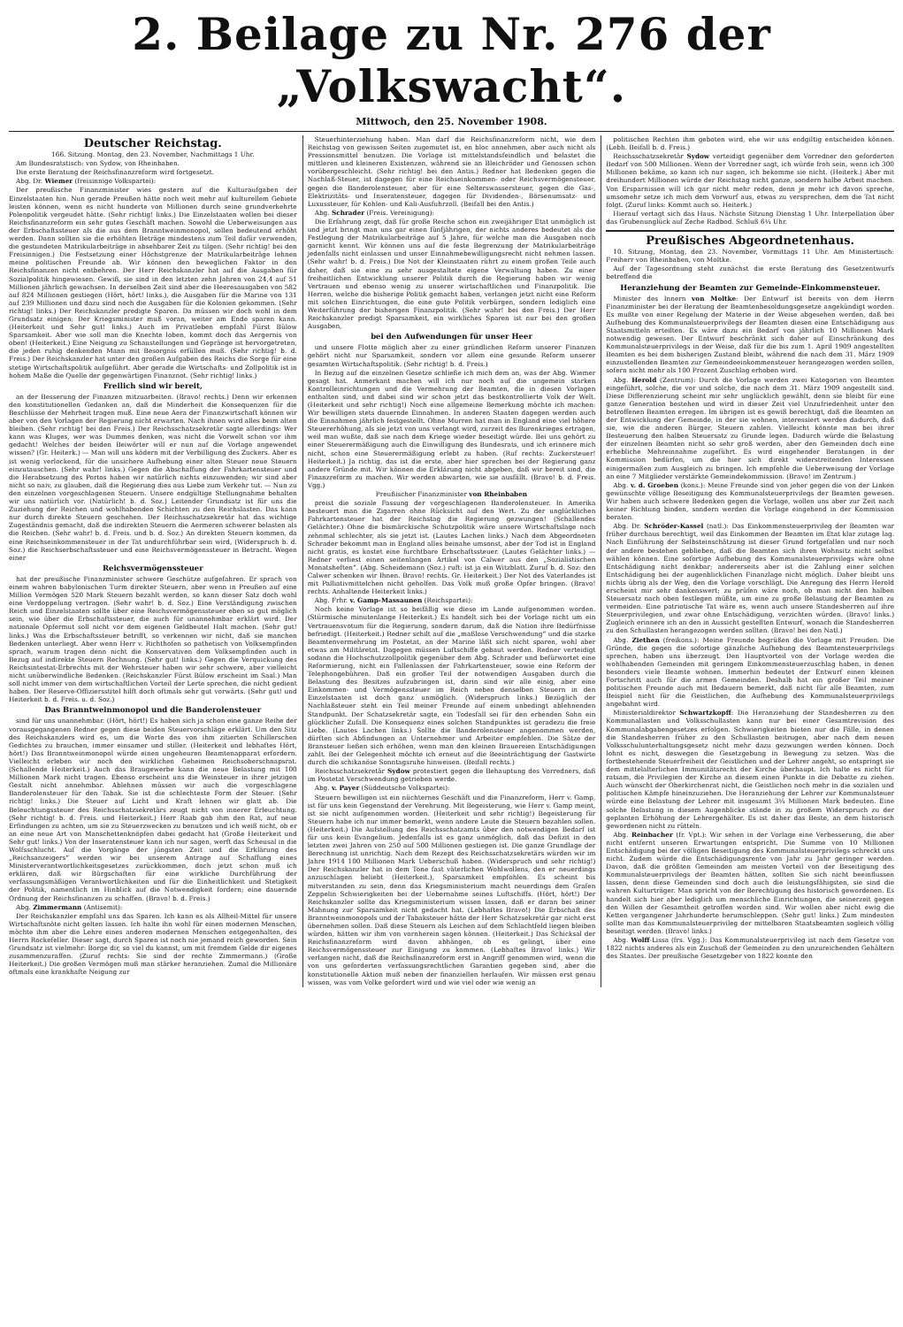2. Beilage zu Nr. 276 der „Volkswacht“.
Mittwoch, den 25. November 1908.
Deutscher Reichstag.
166. Sitzung. Montag, den 23. November, Nachmittags 1 Uhr.
Am Bundesratstisch: von Sydow, von Rheinbaben.
Die erste Beratung der Reichsfinanzreform wird fortgesetzt.
Abg. Dr. Wiemer (freisinnige Volkspartei):
Der preußische Finanzminister wies gestern auf die Kulturaufgaben der Einzelstaaten hin. Nun gerade Preußen hätte noch weit mehr auf kulturellem Gebiete leisten können, wenn es nicht hunderte von Millionen durch seine grundverkehrte Polenpolitik vergeudet hätte. (Sehr richtig! links.) Die Einzelstaaten wollen bei dieser Reichsfinanzreform ein sehr gutes Geschäft machen. Sowohl die Ueberweisungen aus der Erbschaftssteuer als die aus dem Branntweinmonopol, sollen bedeutend erhöht werden. Dann sollten sie die erhöhten Beträge mindestens zum Teil dafür verwenden, die gestundeten Matrikularbeiträge in absehbarer Zeit zu tilgen. (Sehr richtig! bei den Freisinnigen.) Die Festsetzung einer Höchstgrenze der Matrikularbeiträge lehnen meine politischen Freunde ab. Wir können den beweglichen Faktor in den Reichsfinanzen nicht entbehren. Der Herr Reichskanzler hat auf die Ausgaben für Sozialpolitik hingewiesen. Gewiß, sie sind in den letzten zehn Jahren von 24,4 auf 51 Millionen jährlich gewachsen. In derselben Zeit sind aber die Heeresausgaben von 582 auf 824 Millionen gestiegen (Hört, hört! links.), die Ausgaben für die Marine von 131 auf 239 Millionen und dazu sind noch die Ausgaben für die Kolonien gekommen. (Sehr richtig! links.) Der Reichskanzler predigte Sparen. Da müssen wir doch wohl in dem Grundsatz einigen: Der Kriegsminister muß voran, weiter am Ende sparen kann. (Heiterkeit und Sehr gut! links.) Auch im Privatleben empfahl Fürst Bülow Sparsamkeit. Aber wie soll man die Knechte loben, kommt doch das Aergernis von oben! (Heiterkeit.) Eine Neigung zu Schaustellungen und Gepränge ist hervorgetreten, die jeden ruhig denkenden Mann mit Besorgnis erfüllen muß. (Sehr richtig! b. d. Freis.) Der Reichskanzler hat unter den großen Aufgaben des Reichs die Sorge für eine stetige Wirtschaftspolitik aufgeführt. Aber gerade die Wirtschafts- und Zollpolitik ist in hohem Maße die Quelle der gegenwärtigen Finanznot. (Sehr richtig! links.)
Freilich sind wir bereit,
an der Besserung der Finanzen mitzuarbeiten. (Bravo! rechts.) Denn wir erkennen den konstitutionellen Gedanken an, daß die Minderheit die Konsequenzen für die Beschlüsse der Mehrheit tragen muß. Eine neue Aera der Finanzwirtschaft können wir aber von den Vorlagen der Regierung nicht erwarten. Nach ihnen wird alles beim alten bleiben. (Sehr richtig! bei den Freis.) Der Reichsschatzsekretär sagte allerdings: Wer kann was Kluges, wer was Dummes denken, was nicht die Vorwelt schon vor ihm gedacht! Welches der beiden Beiwörter will er nun auf die Vorlage angewendet wissen? (Gr. Heiterk.) — Man will uns ködern mit der Verbilligung des Zuckers. Aber es ist wenig verlockend, für die unsichere Aufhebung einer alten Steuer neue Steuern einzutauschen. (Sehr wahr! links.) Gegen die Abschaffung der Fahrkartensteuer und die Herabsetzung des Portos haben wir natürlich nichts einzuwenden; wir sind aber nicht so naiv, zu glauben, daß die Regierung dies aus Liebe zum Verkehr tut. — Nun zu den einzelnen vorgeschlagenen Steuern. Unsere endgültige Stellungnahme behalten wir uns natürlich vor. (Natürlich! b. d. Soz.) Leitender Grundsatz ist für uns die Zuziehung der Reichen und wohlhabenden Schichten zu den Reichslasten. Das kann nur durch direkte Steuern geschehen. Der Reichsschatzsekretär hat das wichtige Zugeständnis gemacht, daß die indirekten Steuern die Aermeren schwerer belasten als die Reichen. (Sehr wahr! b. d. Freis. und b. d. Soz.) An direkten Steuern kommen, da eine Reichseinkommensteuer in der Tat undurchführbar sein wird, (Widerspruch b. d. Soz.) die Reichserbschaftssteuer und eine Reichsvermögenssteuer in Betracht. Wegen einer
Reichsvermögenssteuer
hat der preußische Finanzminister schwere Geschütze aufgefahren. Er sprach von einem wahren babylonischen Turm direkter Steuern, aber wenn in Preußen auf eine Million Vermögen 520 Mark Steuern bezahlt werden, so kann dieser Satz doch wohl eine Verdoppelung vertragen. (Sehr wahr! b. d. Soz.) Eine Verständigung zwischen Reich und Einzelstaaten sollte über eine Reichsvermögenssteuer eben so gut möglich sein, wie über die Erbschaftssteuer, die auch für unannehmbar erklärt wird. Der nationale Opfermut soll nicht vor dem eigenen Geldbeutel Halt machen. (Sehr gut! links.) Was die Erbschaftssteuer betrifft, so verkennen wir nicht, daß sie manchen Bedenken unterliegt. Aber wenn Herr v. Richthofen so pathetisch von Volksempfinden sprach, warum tragen denn nicht die Konservativen dem Volksempfinden auch in Bezug auf indirekte Steuern Rechnung. (Sehr gut! links.) Gegen die Verquickung des Reichsintestat-Erbrechts mit der Wehrsteuer haben wir sehr schwere, aber vielleicht nicht unüberwindliche Bedenken. (Reichskanzler Fürst Bülow erscheint im Saal.) Man soll nicht immer von dem wirtschaftlichen Vorteil der Lerte sprechen, die nicht gedient haben. Der Reserve-Offiziersstitel hilft doch oftmals sehr gut vorwärts. (Sehr gut! und Heiterkeit b. d. Freis. u. d. Soz.)
Das Branntweinmonopol und die Banderolensteuer
sind für uns unannehmbar. (Hört, hört!) Es haben sich ja schon eine ganze Reihe der vorausgegangenen Redner gegen diese beiden Steuervorschläge erklärt. Um den Sitz des Reichskanzlers wird es, um die Worte des von ihm zitierten Schillerschen Gedichtes zu brauchen, immer einsamer und stiller. (Heiterkeit und lebhaftes Hört, hört!) Das Branntweinmonopol würde einen ungeheuren Beamtenapparat erfordern. Vielleicht erleben wir noch den wirklichen Geheimen Reichsoberschnapsrat. (Schallende Heiterkeit.) Auch das Braugewerbe kann die neue Belastung mit 100 Millionen Mark nicht tragen. Ebenso erscheint uns die Weinsteuer in ihrer jetzigen Gestalt nicht annehmbar. Ablehnen müssen wir auch die vorgeschlagene Banderolensteuer für den Tabak. Sie ist die schlechteste Form der Steuer. (Sehr richtig! links.) Die Steuer auf Licht und Kraft lehnen wir glatt ab. Die Beleuchtungssteuer des Reichsschatzsekretärs zeugt nicht von innerer Erleuchtung. (Sehr richtig! b. d. Freis. und Heiterkeit.) Herr Raab gab ihm den Rat, auf neue Erfindungen zu achten, um sie zu Steuerzwecken zu benutzen und ich weiß nicht, ob er an eine neue Art von Manschettenknöpfen dabei gedacht hat (Große Heiterkeit und Sehr gut! links.) Von der Inseratensteuer kann ich nur sagen, werft das Scheusal in die Wolfsschlucht. Auf die Vorgänge der jüngsten Zeit und die Erklärung des „Reichsanzeigers“ werden wir bei unserem Antrage auf Schaffung eines Ministerverantwortlichkeitsgesetzes zurückkommen, doch jetzt schon muß ich erklären, daß wir Bürgschaften für eine wirkliche Durchführung der verfassungsmäßigen Verantwortlichkeiten und für die Einheitlichkeit und Stetigkeit der Politik, namentlich im Hinblick auf die Notwendigkeit fordern; eine dauernde Ordnung der Reichsfinanzen zu schaffen. (Bravo! b. d. Freis.)
Abg. Zimmermann (Antisemit):
Der Reichskanzler empfahl uns das Sparen. Ich kann es als Allheil-Mittel für unsere Wirtschaftsnöte nicht gelten lassen. Ich halte ihn wohl für einen modernen Menschen, möchte ihm aber die Lehre eines anderen modernen Menschen entgegenhalten, des Herrn Rockefeller. Dieser sagt, durch Sparen ist noch nie jemand reich geworden. Sein Grundsatz ist vielmehr: Borge dir, so viel du kannst, um mit fremdem Gelde dir eigenes zusammenzuraffen. (Zuruf rechts: Sie sind der rechte Zimmermann.) (Große Heiterkeit.) Die großen Vermögen muß man stärker heranziehen. Zumal die Millionäre oftmals eine krankhafte Neigung zur
Steuerhinterziehung haben. Man darf die Reichsfinanzreform nicht, wie dem Reichstag von gewissen Seiten zugemutet ist, en bloc annehmen, aber auch nicht als Pressionsmittel benutzen. Die Vorlage ist mittelstandsfeindlich und belastet die mittleren und kleineren Existenzen, während sie an Bleichröder und Genossen schon vorübergeschleicht. (Sehr richtig! bei den Antis.) Redner hat Bedenken gegen die Nachlaß-Steuer, ist dagegen für eine Reichseinkommen- oder Reichsvermögensteuer, gegen die Banderolensteuer, aber für eine Selterswassersteuer, gegen die Gas-, Elektrizitäts- und Inseratensteuer, dagegen für Dividenden-, Börsenumsatz- und Luxussteuer, für Kohlen- und Kali-Ausfuhrzoll. (Beifall bei den Antis.)
Abg. Schrader (Freis. Vereinigung):
Die Erfahrung zeigt, daß für große Reiche schon ein zweijähriger Etat unmöglich ist und jetzt bringt man uns gar einen fünfjährigen, der nichts anderes bedeutet als die Festlegung der Matrikularbeiträge auf 5 Jahre, für welche man die Ausgaben noch garnicht kennt. Wir können uns auf die feste Begrenzung der Matrikularbeiträge jedenfalls nicht einlassen und unser Einnahmebewilligungsrecht nicht nehmen lassen. (Sehr wahr! b. d. Freis.) Die Not der Kleinstaaten rührt zu einem großen Teile auch daher, daß sie eine zu sehr ausgestaltete eigene Verwaltung haben. Zu einer freiheitlichen Entwicklung unserer Politik durch die Regierung haben wir wenig Vertrauen und ebenso wenig zu unserer wirtschaftlichen und Finanzpolitik. Die Herren, welche die bisherige Politik gemacht haben, verlangen jetzt nicht eine Reform mit solchen Einrichtungen, die eine gute Politik verbürgen, sondern lediglich eine Weiterführung der bisherigen Finanzpolitik. (Sehr wahr! bei den Freis.) Der Herr Reichskanzler predigt Sparsamkeit, ein wirkliches Sparen ist nur bei den großen Ausgaben,
bei den Aufwendungen für unser Heer
und unsere Flotte möglich aber zu einer gründlichen Reform unserer Finanzen gehört nicht nur Sparsamkeit, sondern vor allem eine gesunde Reform unserer gesamten Wirtschaftspolitik. (Sehr richtig! b. d. Freis.)
In Bezug auf die einzelnen Gesetze schließe ich mich dem an, was der Abg. Wiemer gesagt hat. Anmerkant machen will ich nur noch auf die ungemein starken Kontrolleinrichtungen und die Vermehrung der Beamten, die in diesen Vorlagen enthalten sind, und dabei sind wir schon jetzt das bestkontrollierte Volk der Welt. (Heiterkeit und sehr richtig!) Noch eine allgemeine Bemerkung möchte ich machen: Wir bewilligen stets dauernde Einnahmen. In anderen Staaten dagegen werden auch die Einnahmen jährlich festgestellt. Ohne Murren hat man in England eine viel höhere Steuererhöhung, als sie jetzt von uns verlangt wird, zurzeit des Burenkrieges ertragen, weil man wußte, daß sie nach dem Kriege wieder beseitigt würde. Bei uns gehört zu einer Steuerermäßigung auch die Einwilligung des Bundesrats, und ich erinnere mich nicht, schon eine Steuerermäßigung erlebt zu haben. (Ruf rechts: Zuckersteuer! Heiterkeit.) Ja richtig, das ist die erste, aber hier sprechen bei der Regierung ganz andere Gründe mit. Wir können die Erklärung nicht abgeben, daß wir bereit sind, die Finanzreform zu machen. Wir werden abwarten, wie sie ausfällt. (Bravo! b. d. Freis. Vgg.)
Preußischer Finanzminister von Rheinbaben
preist die soziale Fassung der vorgeschlagenen Banderolensteuer. In Amerika besteuert man die Zigarren ohne Rücksicht auf den Wert. Zu der unglücklichen Fahrkartensteuer hat der Reichstag die Regierung gezwungen! (Schallendes Gelächter.) Ohne die bismärckische Schutzpolitik wäre unsere Wirtschaftslage noch zehnmal schlechter, als sie jetzt ist. (Lautes Lachen links.) Nach dem Abgeordneten Schrader bekommt man in England alles beinahe umsonst, aber der Tod ist in England nicht gratis, es kostet eine furchtbare Erbschaftssteuer. (Lautes Gelächter links.) — Redner verliest einen seitenlangen Artikel von Calwer aus den „Sozialistischen Monatsheften“. (Abg. Scheidemann (Soz.) ruft: ist ja ein Witzblatt. Zuruf b. d. Soz: den Calwer schenken wir Ihnen. Bravo! rechts. Gr. Heiterkeit.) Der Not des Vaterlandes ist mit Palliativmittelchen nicht geholfen. Das Volk muß große Opfer bringen. (Bravo! rechts. Anhaltende Heiterkeit links.)
Abg. Frhr. v. Gamp-Massaunen (Reichspartei):
Noch keine Vorlage ist so beifällig wie diese im Lande aufgenommen worden. (Stürmische minutenlange Heiterkeit.) Es handelt sich bei der Vorlage nicht um ein Vertrauensvotum für die Regierung, sondern darum, daß die Nation ihre Bedürfnisse befriedigt. (Heiterkeit.) Redner schilt auf die „maßlose Verschwendung“ und die starke Beamtenvermehrung im Postetat, an der Marine läßt sich nicht sparen, wohl aber etwas am Militäretat. Dagegen müssen Luftschiffe gebaut werden. Redner verteidigt sodann die Hochschutzzollpolitik gegenüber dem Abg. Schrader und befürwortet eine Reformierung, nicht ein Fallenlassen der Fahrkartensteuer, sowie eine Reform der Telephongebühren. Daß ein großer Teil der notwendigen Ausgaben durch die Belastung des Besitzes aufzubringen ist, darin sind wir alle einig, aber eine Einkommen- und Vermögenssteuer im Reich neben denselben Steuern in den Einzelstaaten ist doch ganz unmöglich. (Widerspruch links.) Bezüglich der Nachlaßsteuer steht ein Teil meiner Freunde auf einem unbedingt ablehnenden Standpunkt. Der Schatzsekretär sagte, ein Todesfall sei für den erbenden Sohn ein glücklicher Zufall. Die Konsequenz eines solchen Standpunktes ist geradezu die freie Liebe. (Lautes Lachen links.) Sollte die Banderolensteuer angenommen werden, dürften sich Abfindungen an Unternehmer und Arbeiter empfehlen. Die Sätze der Bransteuer ließen sich erhöhen, wenn man den kleinen Brauereien Entschädigungen zahlt. Bei der Gelegenheit möchte ich erneut auf die Beeinträchtigung der Gastwirte durch die schikanöse Sonntagsruhe hinweisen. (Beifall rechts.)
Reichsschatzsekretär Sydow protestiert gegen die Behauptung des Vorredners, daß im Postetat Verschwendung getrieben werde.
Abg. v. Payer (Süddeutsche Volkspartei):
Steuern bewilligen ist ein nüchternes Geschäft und die Finanzreform, Herr v. Gamp, ist für uns kein Gegenstand der Verehrung. Mit Begeisterung, wie Herr v. Gamp meint, ist sie nicht aufgenommen worden. (Heiterkeit und sehr richtig!) Begeisterung für Steuern habe ich nur immer bemerkt, wenn andere Leute die Steuern bezahlen sollen. (Heiterkeit.) Die Aufstellung des Reichsschatzamts über den notwendigen Bedarf ist für uns kein Evangelium. Jedenfalls ist es ganz unmöglich, daß das Defizit in den letzten zwei Jahren von 250 auf 500 Millionen gestiegen ist. Die ganze Grundlage der Berechnung ist unrichtig. Nach dem Rezept des Reichsschatzsekretärs würden wir im Jahre 1914 100 Millionen Mark Ueberschuß haben. (Widerspruch und sehr richtig!) Der Reichskanzler hat in dem Tone fast väterlichen Wohlwollens, den er neuerdings anzuschlagen beliebt (Heiterkeit.), Sparsamkeit empfohlen. Es scheint bis mitverstanden zu sein, denn das Kriegsministerium macht neuerdings dem Grafen Zeppelin Schwierigkeiten bei der Uebernahme seines Luftschiffs. (Hört, hört!) Der Reichskanzler sollte das Kriegsministerium wissen lassen, daß er daran bei seiner Mahnung zur Sparsamkeit nicht gedacht hat. (Lebhaftes Bravo!) Die Erbschaft des Branntweinmonopols und der Tabaksteuer hätte der Herr Schatzsekretär gar nicht erst übernehmen sollen. Daß diese Steuern als Leichen auf dem Schlachtfeld liegen bleiben würden, hätten wir ihm von vornherein sagen können. (Heiterkeit.) Das Schicksal der Reichsfinanzreform wird davon abhängen, ob es gelingt, über eine Reichsvermögenssteuer zur Einigung zu kommen. (Lebhaftes Bravo! links.) Wir verlangen nicht, daß die Reichsfinanzreform erst in Angriff genommen wird, wenn die von uns geforderten verfassungsrechtlichen Garantien gegeben sind, aber die konstitutionelle Aktion muß neben der finanziellen herlaufen. Wir müssen erst genau wissen, was vom Volke gefordert wird und wie viel oder wie wenig an
politischen Rechten ihm geboten wird, ehe wir uns endgiltig entscheiden können. (Lebh. Beifall b. d. Freis.)
Reichsschatzsekretär Sydow verteidigt gegenüber dem Vorredner den geforderten Bedarf von 500 Millionen. Wenn der Vorredner sagt, ich würde froh sein, wenn ich 300 Millionen bekäme, so kann ich nur sagen, ich bekomme sie nicht. (Heiterk.) Aber mit dreihundert Millionen würde der Reichstag nicht ganze, sondern halbe Arbeit machen. Von Ersparnissen will ich gar nicht mehr reden, denn je mehr ich davon spreche, umsomehr setze ich mich dem Vorwurf aus, etwas zu versprechen, dem die Tat nicht folgt. (Zuruf links: Kommt auch so. Heiterk.)
Hierauf vertagt sich das Haus. Nächste Sitzung Dienstag 1 Uhr. Interpellation über das Grubenunglück auf Zeche Radbod. Schluß 6¼ Uhr.
Preußisches Abgeordnetenhaus.
10. Sitzung, Montag, den 23. November, Vormittags 11 Uhr. Am Ministertisch: Freiherr von Rheinbaben, von Moltke.
Auf der Tagesordnung steht zunächst die erste Beratung des Gesetzentwurfs betreffend die
Heranziehung der Beamten zur Gemeinde-Einkommensteuer.
Minister des Innern von Moltke: Der Entwurf ist bereits von dem Herrn Finanzminister bei der Beratung der Beamtenbesoldungsgesetze angekündigt worden. Es mußte von einer Regelung der Materie in der Weise abgesehen werden, daß bei Aufhebung des Kommunalsteuerprivilegs der Beamten diesen eine Entschädigung aus Staatsmitteln erteilten. Es wäre dazu ein Bedarf von jährlich 10 Millionen Mark notwendig gewesen. Der Entwurf beschränkt sich daher auf Einschränkung des Kommunalsteuerprivilegs in der Weise, daß für die bis zum 1. April 1909 angestellten Beamten es bei dem bisherigen Zustand bleibt, während die nach dem 31. März 1909 einzustellenden Beamten zur Gemeindeeinkommensteuer herangezogen werden sollen, sofern nicht mehr als 100 Prozent Zuschlag erhoben wird.
Abg. Herold (Zentrum): Durch die Vorlage werden zwei Kategorien von Beamten eingeführt, solche, die vor und solche, die nach dem 31. März 1909 angestellt sind. Diese Differenzierung scheint mir sehr unglücklich gewählt, denn sie bleibt für eine ganze Generation bestehen und wird in dieser Zeit viel Unzufriedenheit unter den betroffenen Beamten erregen. Im übrigen ist es gewiß berechtigt, daß die Beamten an der Entwicklung der Gemeinde, in der sie wohnen, interessiert werden dadurch, daß sie, wie die anderen Bürger, Steuern zahlen. Vielleicht könnte man bei ihrer Besteuerung den halben Steuersatz zu Grunde legen. Dadurch würde die Belastung der einzelnen Beamten nicht so sehr groß werden, aber den Gemeinden doch eine erhebliche Mehreinnahme zugeführt. Es wird eingehender Beratungen in der Kommission bedürfen, um die hier sich direkt widerstreitenden Interessen einigermaßen zum Ausgleich zu bringen. Ich empfehle die Ueberweisung der Vorlage an eine 7 Mitglieder verstärkte Gemeindekommission. (Bravo! im Zentrum.)
Abg. v. d. Groeben (kons.): Meine Freunde sind von jeher gegen die von der Linken gewünschte völlige Beseitigung des Kommunalsteuerprivilegs der Beamten gewesen. Wir haben auch schwere Bedenken gegen die Vorlage, wollen uns aber zur Zeit nach keiner Richtung binden, sondern werden die Vorlage eingehend in der Kommission beraten.
Abg. Dr. Schröder-Kassel (natl.): Das Einkommensteuerprivileg der Beamten war früher durchaus berechtigt, weil das Einkommen der Beamten im Etat klar zutage lag. Nach Einführung der Selbsteinschätzung ist dieser Grund fortgefallen und nur noch der andere bestehen geblieben, daß die Beamten sich ihren Wohnsitz nicht selbst wählen können. Eine sofortige Aufhebung des Kommunalsteuerprivilegs wäre ohne Entschädigung nicht denkbar; andererseits aber ist die Zahlung einer solchen Entschädigung bei der augenblicklichen Finanzlage nicht möglich. Daher bleibt uns nichts übrig als der Weg, den die Vorlage vorschlägt. Die Anregung des Herrn Herold erscheint mir sehr dankenswert; zu prüfen wäre noch, ob man nicht den halben Steuersatz nach oben festlegen müßte, um eine zu große Belastung der Beamten zu vermeiden. Eine patriotische Tat wäre es, wenn auch unsere Standesherren auf ihre Steuerprivilegien, und zwar ohne Entschädigung, verzichten würden. (Bravo! links.) Zugleich erinnere ich an den in Aussicht gestellten Entwurf, wonach die Standesherren zu den Schullasten herangezogen werden sollten. (Bravo! bei den Natl.)
Abg. Ziethen (freikons.): Meine Freunde begrüßen die Vorlage mit Freuden. Die Gründe, die gegen die sofortige gänzliche Aufhebung des Beamtensteuerprivilegs sprechen, haben uns überzeugt. Den Hauptvorteil von der Vorlage werden die wohlhabenden Gemeinden mit geringem Einkommensteuerzuschlag haben, in denen besonders viele Beamte wohnen. Immerhin bedeutet der Entwurf einen kleinen Fortschritt auch für die armen Gemeinden. Deshalb hat ein großer Teil meiner politischen Freunde auch mit Bedauern bemerkt, daß nicht für alle Beamten, zum Beispiel nicht für die Geistlichen, die Aufhebung des Kommunalsteuerprivilegs angebahnt wird.
Ministerialdirektor Schwartzkopff: Die Heranziehung der Standesherren zu den Kommunallasten und Volksschullasten kann nur bei einer Gesamtrevision des Kommunalabgabengesetzes erfolgen. Schwierigkeiten bieten nur die Fälle, in denen die Standesherren früher zu den Schullasten beitrugen, aber nach dem neuen Volksschulunterhaltungsgesetz nicht mehr dazu gezwungen werden können. Doch lohnt es nicht, deswegen die Gesetzgebung in Bewegung zu setzen. Was die fortbestehende Steuerfreiheit der Geistlichen und der Lehrer angeht, so entspringt sie dem mittelalterlichen Immunitätsrecht der Kirche überhaupt. Ich halte es nicht für ratsam, die Privilegien der Kirche an diesem einen Punkte in die Debatte zu ziehen. Auch wünscht der Oberkirchenrat nicht, die Geistlichen noch mehr in die sozialen und politischen Kämpfe hineinzuziehen. Die Heranziehung der Lehrer zur Kommunalsteuer würde eine Belastung der Lehrer mit insgesamt 3¼ Millionen Mark bedeuten. Eine solche Belastung in diesem Augenblicke stände in zu großem Widerspruch zu der geplanten Erhöhung der Lehrergehälter. Es ist daher das Beste, an dem historisch gewordenen nicht zu rütteln.
Abg. Reinbacher (fr. Vpt.): Wir sehen in der Vorlage eine Verbesserung, die aber nicht entfernt unseren Erwartungen entspricht. Die Summe von 10 Millionen Entschädigung bei der völligen Beseitigung des Kommunalsteuerprivilegs schreckt uns nicht. Zudem würde die Entschädigungsrente von Jahr zu Jahr geringer werden. Davon, daß die größten Gemeinden am meisten Vorteil von der Beseitigung des Kommunalsteuerprivilegs der Beamten hätten, sollten Sie sich nicht beeinflussen lassen, denn diese Gemeinden sind doch auch die leistungsfähigsten, sie sind die wahren Kulturträger. Man spricht von der Berechtigung des historisch gewordenen. Es handelt sich hier aber lediglich um menschliche Einrichtungen, die seinerzeit gegen den Willen der Gesamtheit getroffen worden sind. Wir wollen aber nicht ewig die Ketten vergangener Jahrhunderte herumschleppen. (Sehr gut! links.) Zum mindesten sollte man das Kommunalsteuerprivileg der mittelbaren Staatsbeamten sogleich völlig beseitigt werden. (Bravo! links.)
Abg. Wolff-Lissa (frs. Vgg.): Das Kommunalsteuerprivileg ist nach dem Gesetze von 1822 nichts anderes als ein Zuschuß der Gemeinden zu den unzureichenden Gehältern des Staates. Der preußische Gesetzgeber von 1822 konnte den